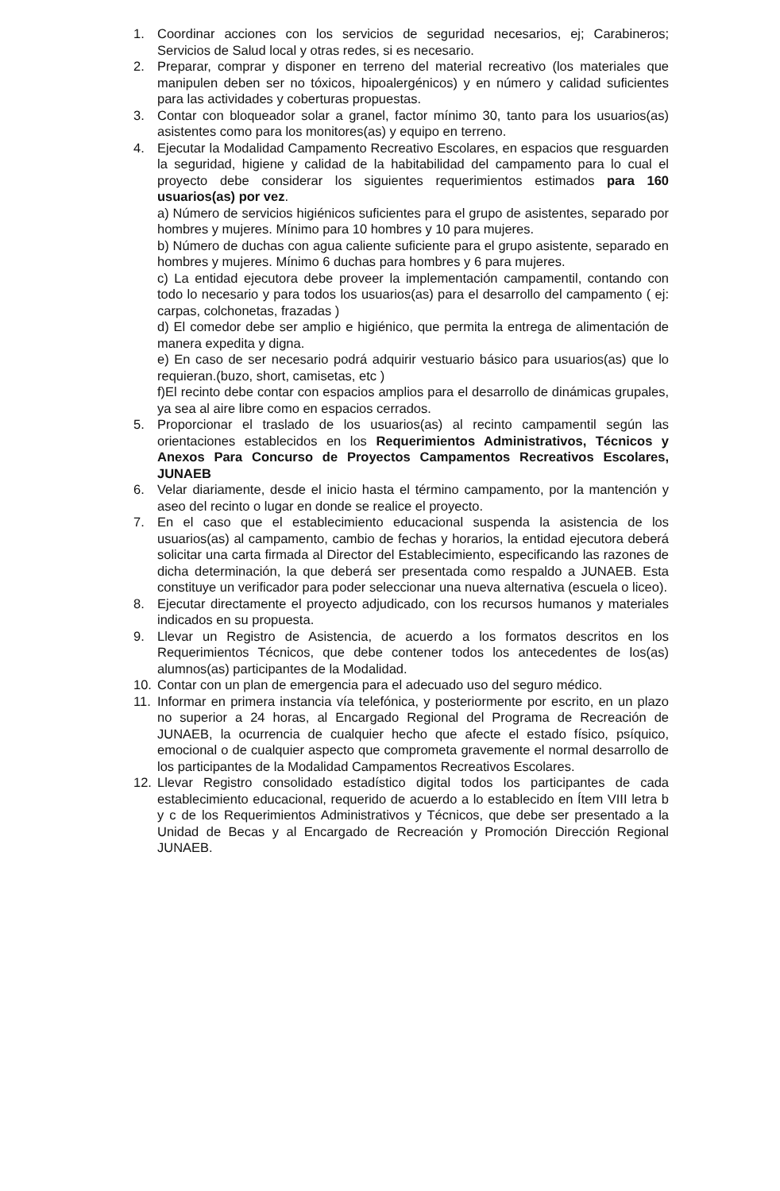1. Coordinar acciones con los servicios de seguridad necesarios, ej; Carabineros; Servicios de Salud local y otras redes, si es necesario.
2. Preparar, comprar y disponer en terreno del material recreativo (los materiales que manipulen deben ser no tóxicos, hipoalergénicos) y en número y calidad suficientes para las actividades y coberturas propuestas.
3. Contar con bloqueador solar a granel, factor mínimo 30, tanto para los usuarios(as) asistentes como para los monitores(as) y equipo en terreno.
4. Ejecutar la Modalidad Campamento Recreativo Escolares, en espacios que resguarden la seguridad, higiene y calidad de la habitabilidad del campamento para lo cual el proyecto debe considerar los siguientes requerimientos estimados para 160 usuarios(as) por vez.
a) Número de servicios higiénicos suficientes para el grupo de asistentes, separado por hombres y mujeres. Mínimo para 10 hombres y 10 para mujeres.
b) Número de duchas con agua caliente suficiente para el grupo asistente, separado en hombres y mujeres. Mínimo 6 duchas para hombres y 6 para mujeres.
c) La entidad ejecutora debe proveer la implementación campamentil, contando con todo lo necesario y para todos los usuarios(as) para el desarrollo del campamento ( ej: carpas, colchonetas, frazadas )
d) El comedor debe ser amplio e higiénico, que permita la entrega de alimentación de manera expedita y digna.
e) En caso de ser necesario podrá adquirir vestuario básico para usuarios(as) que lo requieran.(buzo, short, camisetas, etc )
f)El recinto debe contar con espacios amplios para el desarrollo de dinámicas grupales, ya sea al aire libre como en espacios cerrados.
5. Proporcionar el traslado de los usuarios(as) al recinto campamentil según las orientaciones establecidos en los Requerimientos Administrativos, Técnicos y Anexos Para Concurso de Proyectos Campamentos Recreativos Escolares, JUNAEB
6. Velar diariamente, desde el inicio hasta el término campamento, por la mantención y aseo del recinto o lugar en donde se realice el proyecto.
7. En el caso que el establecimiento educacional suspenda la asistencia de los usuarios(as) al campamento, cambio de fechas y horarios, la entidad ejecutora deberá solicitar una carta firmada al Director del Establecimiento, especificando las razones de dicha determinación, la que deberá ser presentada como respaldo a JUNAEB. Esta constituye un verificador para poder seleccionar una nueva alternativa (escuela o liceo).
8. Ejecutar directamente el proyecto adjudicado, con los recursos humanos y materiales indicados en su propuesta.
9. Llevar un Registro de Asistencia, de acuerdo a los formatos descritos en los Requerimientos Técnicos, que debe contener todos los antecedentes de los(as) alumnos(as) participantes de la Modalidad.
10. Contar con un plan de emergencia para el adecuado uso del seguro médico.
11. Informar en primera instancia vía telefónica, y posteriormente por escrito, en un plazo no superior a 24 horas, al Encargado Regional del Programa de Recreación de JUNAEB, la ocurrencia de cualquier hecho que afecte el estado físico, psíquico, emocional o de cualquier aspecto que comprometa gravemente el normal desarrollo de los participantes de la Modalidad Campamentos Recreativos Escolares.
12. Llevar Registro consolidado estadístico digital todos los participantes de cada establecimiento educacional, requerido de acuerdo a lo establecido en Ítem VIII letra b y c de los Requerimientos Administrativos y Técnicos, que debe ser presentado a la Unidad de Becas y al Encargado de Recreación y Promoción Dirección Regional JUNAEB.